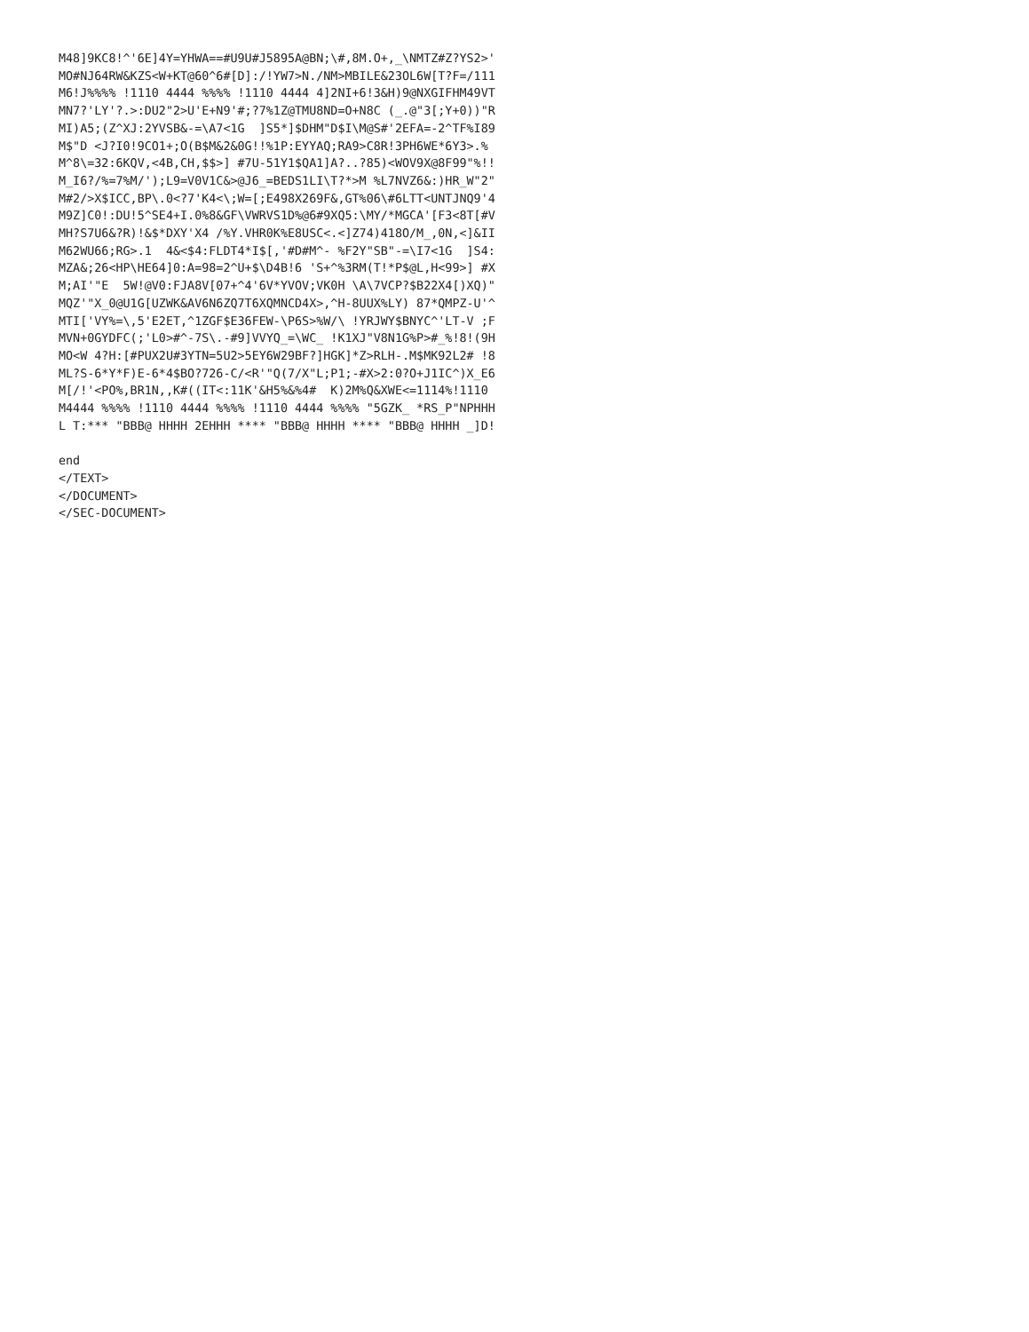M48]9KC8!^'6E]4Y=YHWA==#U9U#J5895A@BN;\#,8M.O+,_\NMTZ#Z?YS2>'
MO#NJ64RW&KZS<W+KT@60^6#[D]:/!YW7>N./NM>MBILE&23OL6W[T?F=/111
M6!J%%%% !1110 4444 %%%% !1110 4444 4]2NI+6!3&H)9@NXGIFHM49VT
MN7?'LY'?.>:DU2"2>U'E+N9'#;?7%1Z@TMU8ND=O+N8C (_.@"3[;Y+0))"R
MI)A5;(Z^XJ:2YVSB&-=\A7<1G  ]S5*]$DHM"D$I\M@S#'2EFA=-2^TF%I89
M$"D <J?I0!9CO1+;O(B$M&2&0G!!%1P:EYYAQ;RA9>C8R!3PH6WE*6Y3>.%
M^8\=32:6KQV,<4B,CH,$$>] #7U-51Y1$QA1]A?..?85)<WOV9X@8F99"%!!
M_I6?/%=7%M/');L9=V0V1C&>@J6_=BEDS1LI\T?*>M %L7NVZ6&:)HR_W"2"
M#2/>X$ICC,BP\.0<?7'K4<\;W=[;E498X269F&,GT%06\#6LTT<UNTJNQ9'4
M9Z]C0!:DU!5^SE4+I.0%8&GF\VWRVS1D%@6#9XQ5:\MY/*MGCA'[F3<8T[#V
MH?S7U6&?R)!&$*DXY'X4 /%Y.VHR0K%E8USC<.<]Z74)418O/M_,0N,<]&II
M62WU66;RG>.1  4&<$4:FLDT4*I$[,'#D#M^- %F2Y"SB"-=\I7<1G  ]S4:
MZA&;26<HP\HE64]0:A=98=2^U+$\D4B!6 'S+^%3RM(T!*P$@L,H<99>] #X
M;AI'"E  5W!@V0:FJA8V[07+^4'6V*YVOV;VK0H \A\7VCP?$B22X4[)XQ)"
MQZ'"X_0@U1G[UZWK&AV6N6ZQ7T6XQMNCD4X>,^H-8UUX%LY) 87*QMPZ-U'^
MTI['VY%=\,5'E2ET,^1ZGF$E36FEW-\P6S>%W/\ !YRJWY$BNYC^'LT-V ;F
MVN+0GYDFC(;'L0>#^-7S\.-#9]VVYQ_=\WC_ !K1XJ"V8N1G%P>#_%!8!(9H
MO<W 4?H:[#PUX2U#3YTN=5U2>5EY6W29BF?]HGK]*Z>RLH-.M$MK92L2# !8
ML?S-6*Y*F)E-6*4$BO?726-C/<R'"Q(7/X"L;P1;-#X>2:0?O+J1IC^)X_E6
M[/!'<PO%,BR1N,,K#((IT<:11K'&H5%&%4#  K)2M%Q&XWE<=1114%!1110
M4444 %%%% !1110 4444 %%%% !1110 4444 %%%% "5GZK_ *RS_P"NPHHH
L T:*** "BBB@ HHHH 2EHHH **** "BBB@ HHHH **** "BBB@ HHHH _]D!

end
</TEXT>
</DOCUMENT>
</SEC-DOCUMENT>